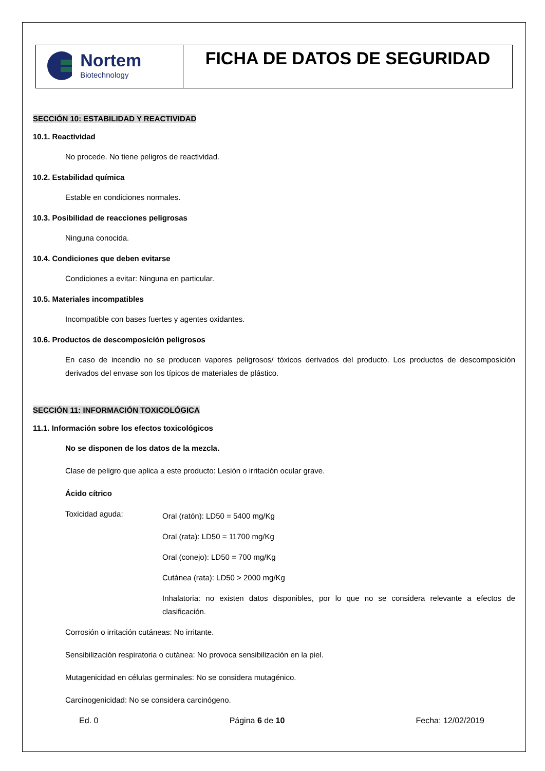| Nortem Biotechnology | FICHA DE DATOS DE SEGURIDAD |
SECCIÓN 10: ESTABILIDAD Y REACTIVIDAD
10.1. Reactividad
No procede. No tiene peligros de reactividad.
10.2. Estabilidad química
Estable en condiciones normales.
10.3. Posibilidad de reacciones peligrosas
Ninguna conocida.
10.4. Condiciones que deben evitarse
Condiciones a evitar: Ninguna en particular.
10.5. Materiales incompatibles
Incompatible con bases fuertes y agentes oxidantes.
10.6. Productos de descomposición peligrosos
En caso de incendio no se producen vapores peligrosos/ tóxicos derivados del producto. Los productos de descomposición derivados del envase son los típicos de materiales de plástico.
SECCIÓN 11: INFORMACIÓN TOXICOLÓGICA
11.1. Información sobre los efectos toxicológicos
No se disponen de los datos de la mezcla.
Clase de peligro que aplica a este producto: Lesión o irritación ocular grave.
Ácido cítrico
Toxicidad aguda:
Oral (ratón): LD50 = 5400 mg/Kg
Oral (rata): LD50 = 11700 mg/Kg
Oral (conejo): LD50 = 700 mg/Kg
Cutánea (rata): LD50 > 2000 mg/Kg
Inhalatoria: no existen datos disponibles, por lo que no se considera relevante a efectos de clasificación.
Corrosión o irritación cutáneas: No irritante.
Sensibilización respiratoria o cutánea: No provoca sensibilización en la piel.
Mutagenicidad en células germinales: No se considera mutagénico.
Carcinogenicidad: No se considera carcinógeno.
Ed. 0 Página 6 de 10 Fecha: 12/02/2019